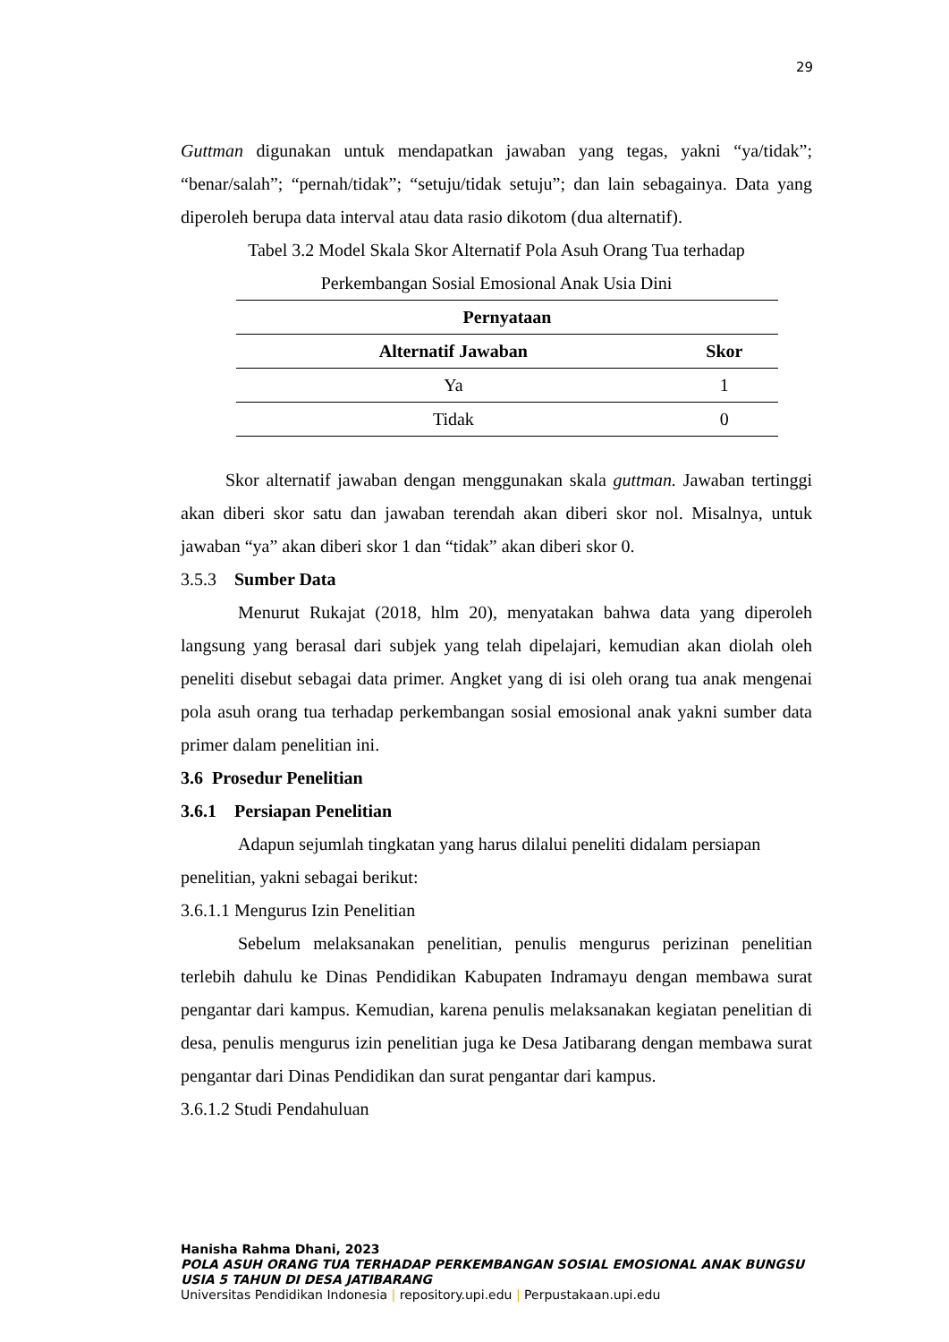29
Guttman digunakan untuk mendapatkan jawaban yang tegas, yakni “ya/tidak”; “benar/salah”; “pernah/tidak”; “setuju/tidak setuju”; dan lain sebagainya. Data yang diperoleh berupa data interval atau data rasio dikotom (dua alternatif).
Tabel 3.2 Model Skala Skor Alternatif Pola Asuh Orang Tua terhadap Perkembangan Sosial Emosional Anak Usia Dini
| Pernyataan | |
| --- | --- |
| Alternatif Jawaban | Skor |
| Ya | 1 |
| Tidak | 0 |
Skor alternatif jawaban dengan menggunakan skala guttman. Jawaban tertinggi akan diberi skor satu dan jawaban terendah akan diberi skor nol. Misalnya, untuk jawaban “ya” akan diberi skor 1 dan “tidak” akan diberi skor 0.
3.5.3 Sumber Data
Menurut Rukajat (2018, hlm 20), menyatakan bahwa data yang diperoleh langsung yang berasal dari subjek yang telah dipelajari, kemudian akan diolah oleh peneliti disebut sebagai data primer. Angket yang di isi oleh orang tua anak mengenai pola asuh orang tua terhadap perkembangan sosial emosional anak yakni sumber data primer dalam penelitian ini.
3.6 Prosedur Penelitian
3.6.1 Persiapan Penelitian
Adapun sejumlah tingkatan yang harus dilalui peneliti didalam persiapan penelitian, yakni sebagai berikut:
3.6.1.1 Mengurus Izin Penelitian
Sebelum melaksanakan penelitian, penulis mengurus perizinan penelitian terlebih dahulu ke Dinas Pendidikan Kabupaten Indramayu dengan membawa surat pengantar dari kampus. Kemudian, karena penulis melaksanakan kegiatan penelitian di desa, penulis mengurus izin penelitian juga ke Desa Jatibarang dengan membawa surat pengantar dari Dinas Pendidikan dan surat pengantar dari kampus.
3.6.1.2 Studi Pendahuluan
Hanisha Rahma Dhani, 2023
POLA ASUH ORANG TUA TERHADAP PERKEMBANGAN SOSIAL EMOSIONAL ANAK BUNGSU USIA 5 TAHUN DI DESA JATIBARANG
Universitas Pendidikan Indonesia | repository.upi.edu | Perpustakaan.upi.edu